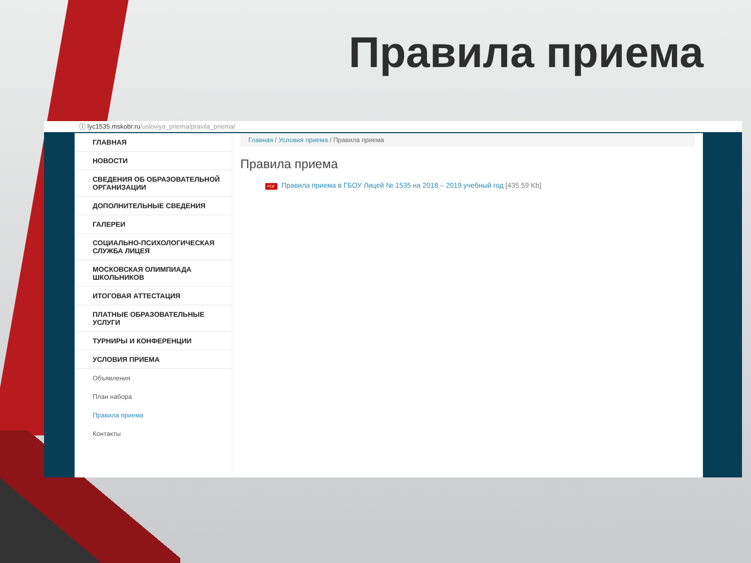Правила приема
ⓘ lyc1535.mskobr.ru/usloviya_priema/pravila_priema/
ГЛАВНАЯ
НОВОСТИ
СВЕДЕНИЯ ОБ ОБРАЗОВАТЕЛЬНОЙ ОРГАНИЗАЦИИ
ДОПОЛНИТЕЛЬНЫЕ СВЕДЕНИЯ
ГАЛЕРЕИ
СОЦИАЛЬНО-ПСИХОЛОГИЧЕСКАЯ СЛУЖБА ЛИЦЕЯ
МОСКОВСКАЯ ОЛИМПИАДА ШКОЛЬНИКОВ
ИТОГОВАЯ АТТЕСТАЦИЯ
ПЛАТНЫЕ ОБРАЗОВАТЕЛЬНЫЕ УСЛУГИ
ТУРНИРЫ И КОНФЕРЕНЦИИ
УСЛОВИЯ ПРИЕМА
Объявления
План набора
Правила приема
Контакты
Главная / Условия приема / Правила приема
Правила приема
PDF Правила приема в ГБОУ Лицей № 1535 на 2018 – 2019 учебный год [435.59 Kb]